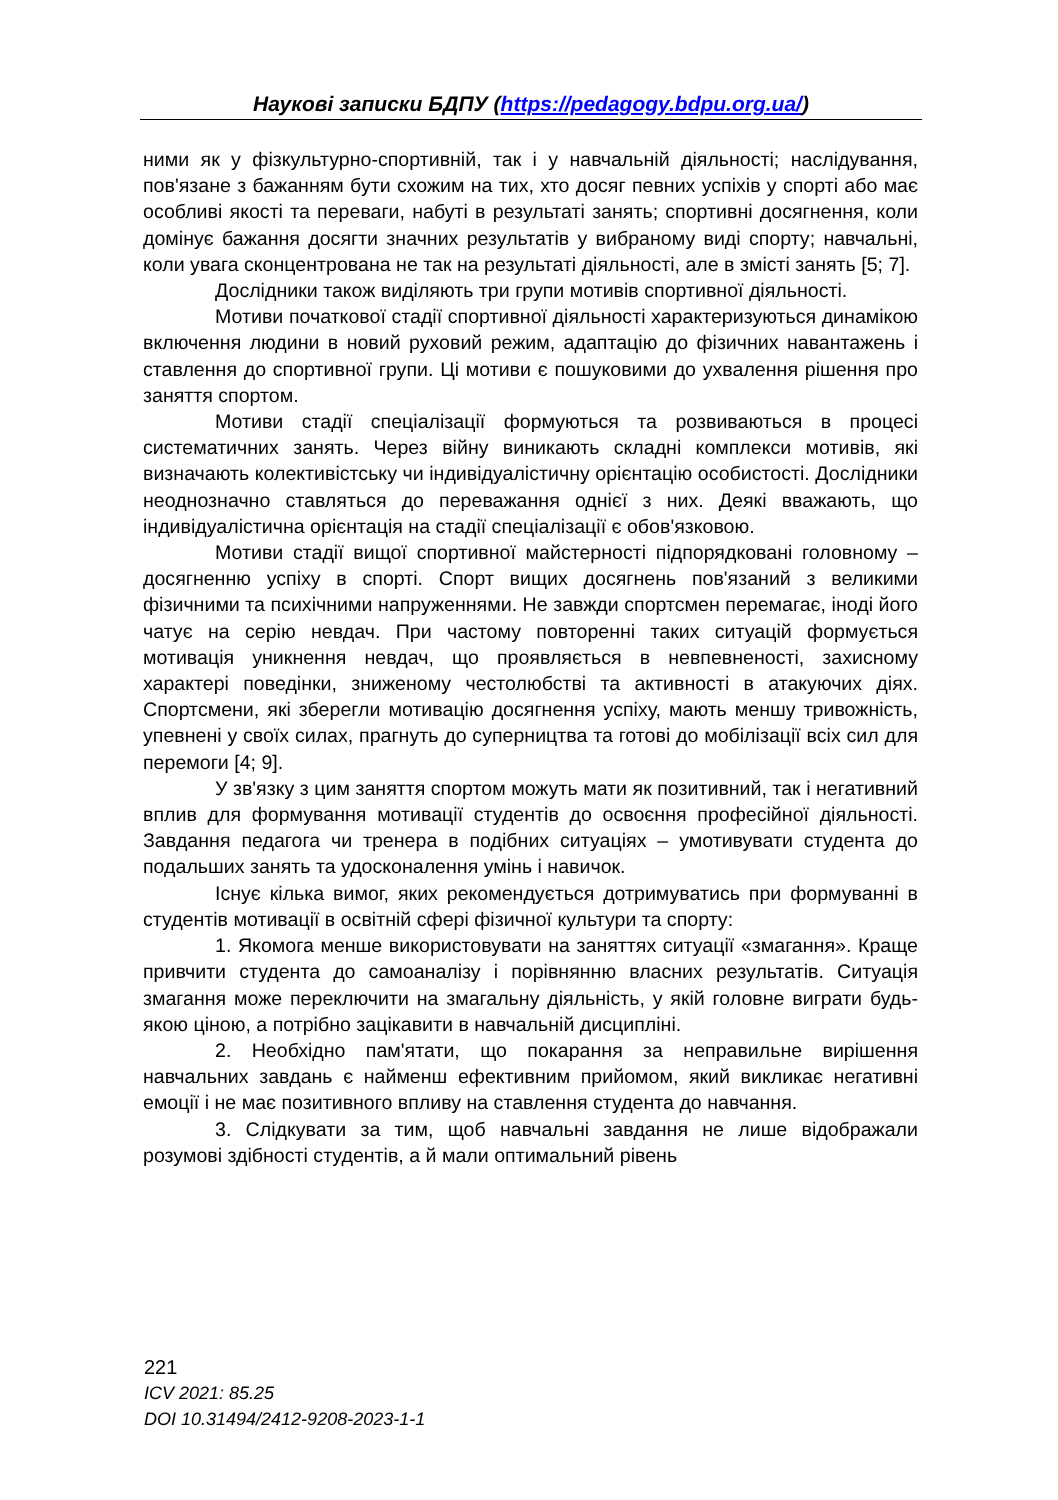Наукові записки БДПУ (https://pedagogy.bdpu.org.ua/)
ними як у фізкультурно-спортивній, так і у навчальній діяльності; наслідування, пов'язане з бажанням бути схожим на тих, хто досяг певних успіхів у спорті або має особливі якості та переваги, набуті в результаті занять; спортивні досягнення, коли домінує бажання досягти значних результатів у вибраному виді спорту; навчальні, коли увага сконцентрована не так на результаті діяльності, але в змісті занять [5; 7].
Дослідники також виділяють три групи мотивів спортивної діяльності.
Мотиви початкової стадії спортивної діяльності характеризуються динамікою включення людини в новий руховий режим, адаптацію до фізичних навантажень і ставлення до спортивної групи. Ці мотиви є пошуковими до ухвалення рішення про заняття спортом.
Мотиви стадії спеціалізації формуються та розвиваються в процесі систематичних занять. Через війну виникають складні комплекси мотивів, які визначають колективістську чи індивідуалістичну орієнтацію особистості. Дослідники неоднозначно ставляться до переважання однієї з них. Деякі вважають, що індивідуалістична орієнтація на стадії спеціалізації є обов'язковою.
Мотиви стадії вищої спортивної майстерності підпорядковані головному – досягненню успіху в спорті. Спорт вищих досягнень пов'язаний з великими фізичними та психічними напруженнями. Не завжди спортсмен перемагає, іноді його чатує на серію невдач. При частому повторенні таких ситуацій формується мотивація уникнення невдач, що проявляється в невпевненості, захисному характері поведінки, зниженому честолюбстві та активності в атакуючих діях. Спортсмени, які зберегли мотивацію досягнення успіху, мають меншу тривожність, упевнені у своїх силах, прагнуть до суперництва та готові до мобілізації всіх сил для перемоги [4; 9].
У зв'язку з цим заняття спортом можуть мати як позитивний, так і негативний вплив для формування мотивації студентів до освоєння професійної діяльності. Завдання педагога чи тренера в подібних ситуаціях – умотивувати студента до подальших занять та удосконалення умінь і навичок.
Існує кілька вимог, яких рекомендується дотримуватись при формуванні в студентів мотивації в освітній сфері фізичної культури та спорту:
1. Якомога менше використовувати на заняттях ситуації «змагання». Краще привчити студента до самоаналізу і порівнянню власних результатів. Ситуація змагання може переключити на змагальну діяльність, у якій головне виграти будь-якою ціною, а потрібно зацікавити в навчальній дисципліні.
2. Необхідно пам'ятати, що покарання за неправильне вирішення навчальних завдань є найменш ефективним прийомом, який викликає негативні емоції і не має позитивного впливу на ставлення студента до навчання.
3. Слідкувати за тим, щоб навчальні завдання не лише відображали розумові здібності студентів, а й мали оптимальний рівень
221
ICV 2021: 85.25
DOI 10.31494/2412-9208-2023-1-1